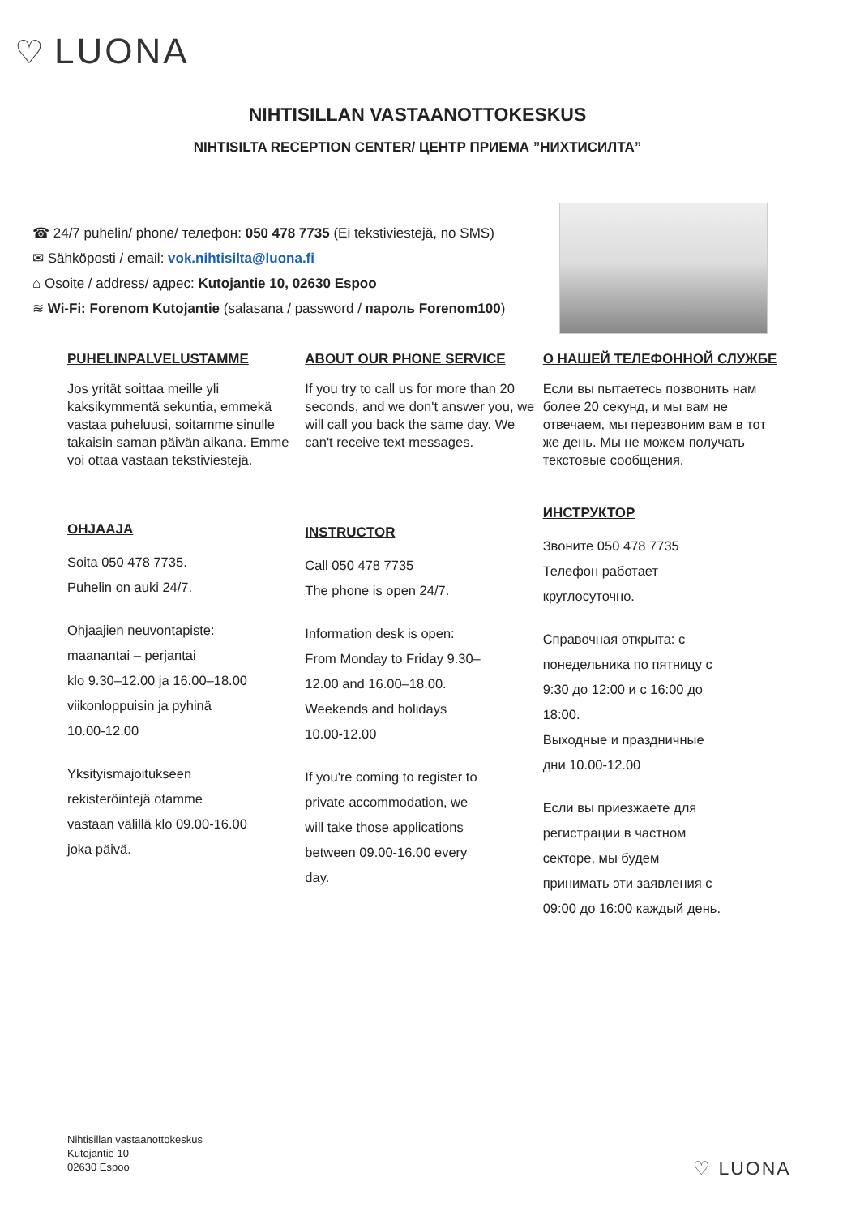♡ LUONA
NIHTISILLAN VASTAANOTTOKESKUS
NIHTISILTA RECEPTION CENTER/ ЦЕНТР ПРИЕМА ”НИХТИСИЛТА”
☎ 24/7 puhelin/ phone/ телефон: 050 478 7735 (Ei tekstiviestejä, no SMS)
✉ Sähköposti / email: vok.nihtisilta@luona.fi
⌂ Osoite / address/ адрес: Kutojantie 10, 02630 Espoo
≋ Wi-Fi: Forenom Kutojantie (salasana / password / пароль Forenom100)
PUHELINPALVELUSTAMME
Jos yrität soittaa meille yli kaksikymmentä sekuntia, emmekä vastaa puheluusi, soitamme sinulle takaisin saman päivän aikana. Emme voi ottaa vastaan tekstiviestejä.
OHJAAJA
Soita 050 478 7735.
Puhelin on auki 24/7.
Ohjaajien neuvontapiste:
maanantai – perjantai
klo 9.30–12.00 ja 16.00–18.00
viikonloppuisin ja pyhinä
10.00-12.00
Yksityismajoitukseen
rekisteröintejä otamme
vastaan välillä klo 09.00-16.00
joka päivä.
ABOUT OUR PHONE SERVICE
If you try to call us for more than 20 seconds, and we don't answer you, we will call you back the same day. We can't receive text messages.
INSTRUCTOR
Call 050 478 7735
The phone is open 24/7.
Information desk is open:
From Monday to Friday 9.30–
12.00 and 16.00–18.00.
Weekends and holidays
10.00-12.00
If you're coming to register to
private accommodation, we
will take those applications
between 09.00-16.00 every
day.
О НАШЕЙ ТЕЛЕФОННОЙ СЛУЖБЕ
Если вы пытаетесь позвонить нам более 20 секунд, и мы вам не отвечаем, мы перезвоним вам в тот же день. Мы не можем получать текстовые сообщения.
ИНСТРУКТОР
Звоните 050 478 7735
Телефон работает
круглосуточно.
Справочная открыта: с
понедельника по пятницу с
9:30 до 12:00 и с 16:00 до
18:00.
Выходные и праздничные
дни 10.00-12.00
Если вы приезжаете для
регистрации в частном
секторе, мы будем
принимать эти заявления с
09:00 до 16:00 каждый день.
Nihtisillan vastaanottokeskus
Kutojantie 10
02630 Espoo
♡ LUONA